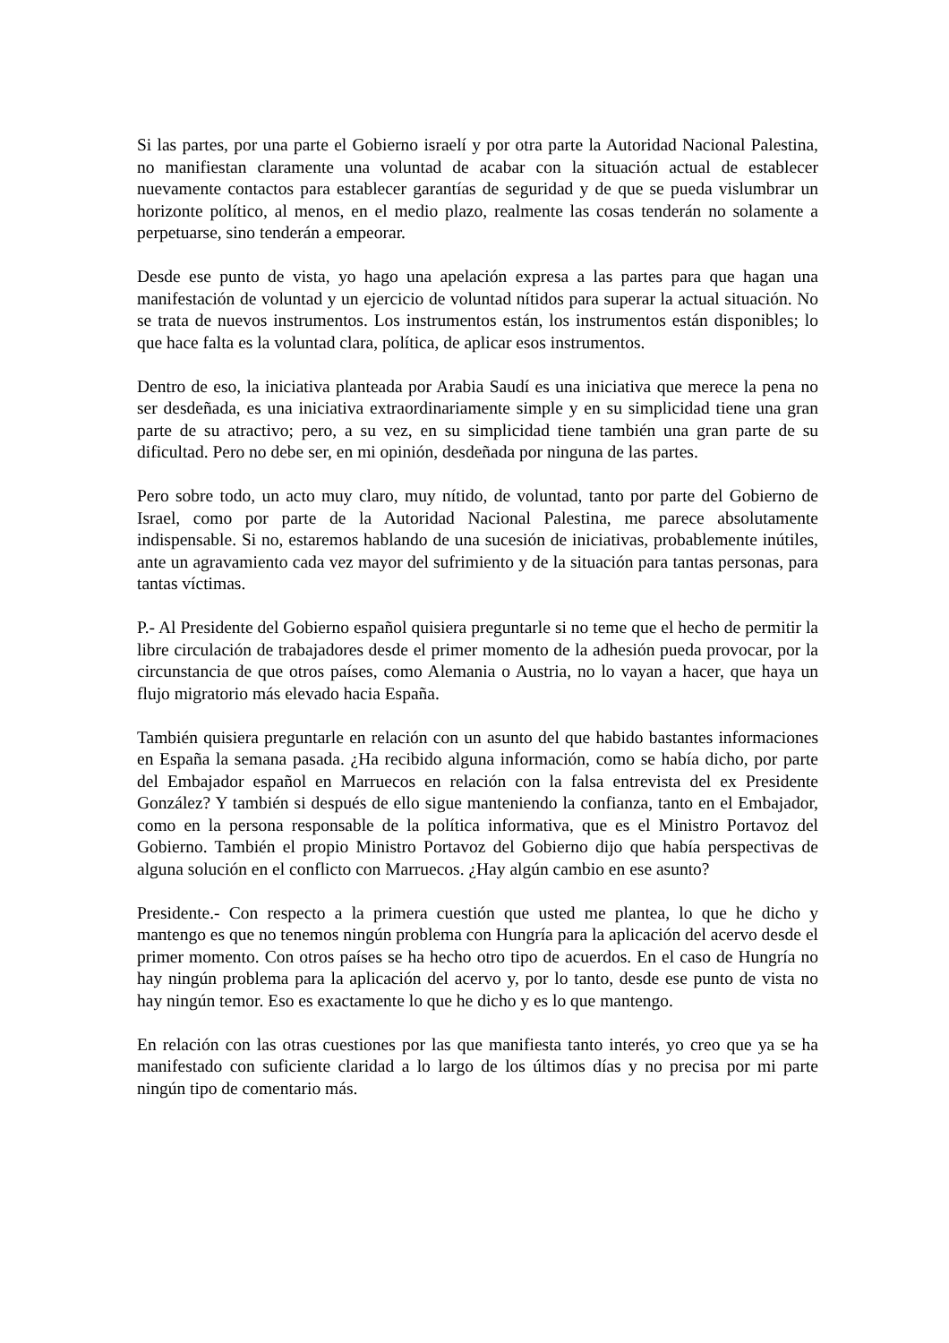Si las partes, por una parte el Gobierno israelí y por otra parte la Autoridad Nacional Palestina, no manifiestan claramente una voluntad de acabar con la situación actual de establecer nuevamente contactos para establecer garantías de seguridad y de que se pueda vislumbrar un horizonte político, al menos, en el medio plazo, realmente las cosas tenderán no solamente a perpetuarse, sino tenderán a empeorar.
Desde ese punto de vista, yo hago una apelación expresa a las partes para que hagan una manifestación de voluntad y un ejercicio de voluntad nítidos para superar la actual situación. No se trata de nuevos instrumentos. Los instrumentos están, los instrumentos están disponibles; lo que hace falta es la voluntad clara, política, de aplicar esos instrumentos.
Dentro de eso, la iniciativa planteada por Arabia Saudí es una iniciativa que merece la pena no ser desdeñada, es una iniciativa extraordinariamente simple y en su simplicidad tiene una gran parte de su atractivo; pero, a su vez, en su simplicidad tiene también una gran parte de su dificultad. Pero no debe ser, en mi opinión, desdeñada por ninguna de las partes.
Pero sobre todo, un acto muy claro, muy nítido, de voluntad, tanto por parte del Gobierno de Israel, como por parte de la Autoridad Nacional Palestina, me parece absolutamente indispensable. Si no, estaremos hablando de una sucesión de iniciativas, probablemente inútiles, ante un agravamiento cada vez mayor del sufrimiento y de la situación para tantas personas, para tantas víctimas.
P.- Al Presidente del Gobierno español quisiera preguntarle si no teme que el hecho de permitir la libre circulación de trabajadores desde el primer momento de la adhesión pueda provocar, por la circunstancia de que otros países, como Alemania o Austria, no lo vayan a hacer, que haya un flujo migratorio más elevado hacia España.
También quisiera preguntarle en relación con un asunto del que habido bastantes informaciones en España la semana pasada. ¿Ha recibido alguna información, como se había dicho, por parte del Embajador español en Marruecos en relación con la falsa entrevista del ex Presidente González? Y también si después de ello sigue manteniendo la confianza, tanto en el Embajador, como en la persona responsable de la política informativa, que es el Ministro Portavoz del Gobierno. También el propio Ministro Portavoz del Gobierno dijo que había perspectivas de alguna solución en el conflicto con Marruecos. ¿Hay algún cambio en ese asunto?
Presidente.- Con respecto a la primera cuestión que usted me plantea, lo que he dicho y mantengo es que no tenemos ningún problema con Hungría para la aplicación del acervo desde el primer momento. Con otros países se ha hecho otro tipo de acuerdos. En el caso de Hungría no hay ningún problema para la aplicación del acervo y, por lo tanto, desde ese punto de vista no hay ningún temor. Eso es exactamente lo que he dicho y es lo que mantengo.
En relación con las otras cuestiones por las que manifiesta tanto interés, yo creo que ya se ha manifestado con suficiente claridad a lo largo de los últimos días y no precisa por mi parte ningún tipo de comentario más.